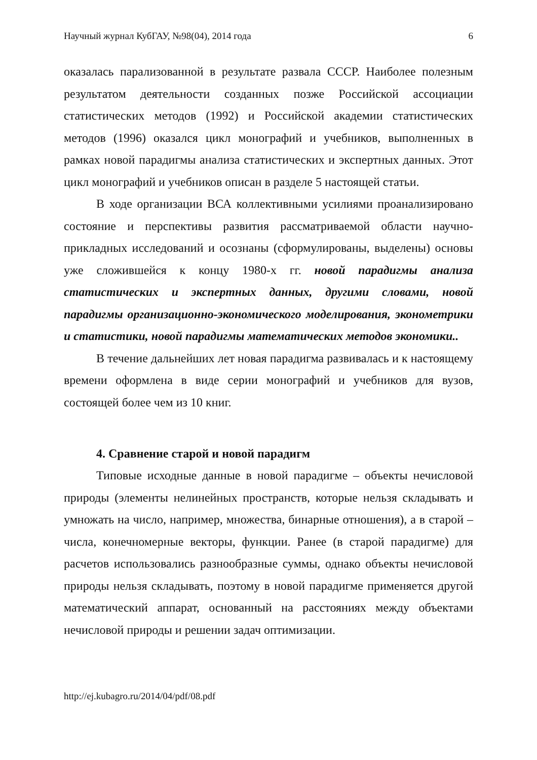Научный журнал КубГАУ, №98(04), 2014 года 6
оказалась парализованной в результате развала СССР. Наиболее полезным результатом деятельности созданных позже Российской ассоциации статистических методов (1992) и Российской академии статистических методов (1996) оказался цикл монографий и учебников, выполненных в рамках новой парадигмы анализа статистических и экспертных данных. Этот цикл монографий и учебников описан в разделе 5 настоящей статьи.
В ходе организации ВСА коллективными усилиями проанализировано состояние и перспективы развития рассматриваемой области научно-прикладных исследований и осознаны (сформулированы, выделены) основы уже сложившейся к концу 1980-х гг. новой парадигмы анализа статистических и экспертных данных, другими словами, новой парадигмы организационно-экономического моделирования, эконометрики и статистики, новой парадигмы математических методов экономики..
В течение дальнейших лет новая парадигма развивалась и к настоящему времени оформлена в виде серии монографий и учебников для вузов, состоящей более чем из 10 книг.
4. Сравнение старой и новой парадигм
Типовые исходные данные в новой парадигме – объекты нечисловой природы (элементы нелинейных пространств, которые нельзя складывать и умножать на число, например, множества, бинарные отношения), а в старой – числа, конечномерные векторы, функции. Ранее (в старой парадигме) для расчетов использовались разнообразные суммы, однако объекты нечисловой природы нельзя складывать, поэтому в новой парадигме применяется другой математический аппарат, основанный на расстояниях между объектами нечисловой природы и решении задач оптимизации.
http://ej.kubagro.ru/2014/04/pdf/08.pdf